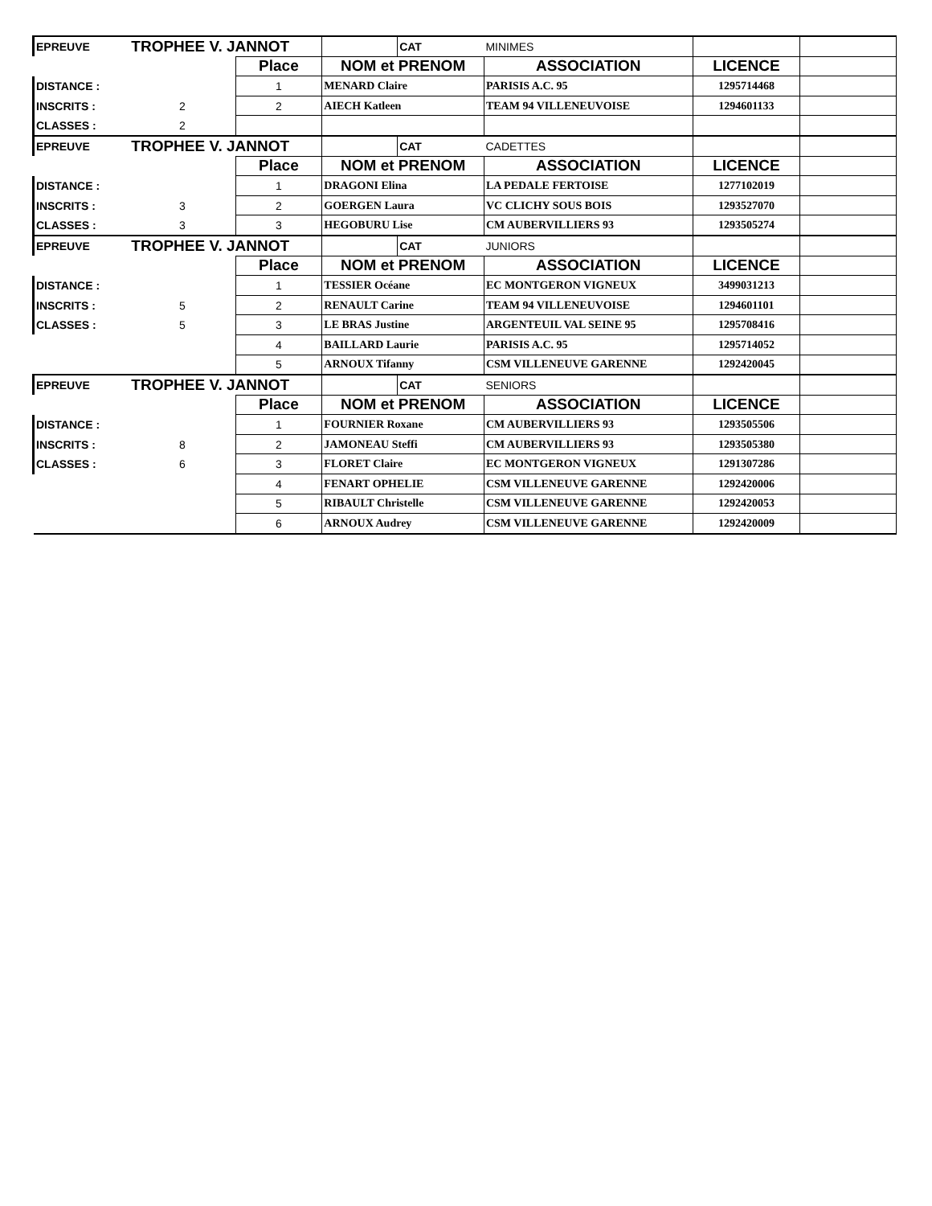| EPREUVE | TROPHEE V. JANNOT | | | CAT | MINIMES | | |
| | | Place | NOM et PRENOM | | ASSOCIATION | LICENCE | |
| DISTANCE : | | 1 | MENARD Claire | | PARISIS A.C. 95 | 1295714468 | |
| INSCRITS : | 2 | 2 | AIECH Katleen | | TEAM 94 VILLENEUVOISE | 1294601133 | |
| CLASSES : | 2 | | | | | | |
| EPREUVE | TROPHEE V. JANNOT | | | CAT | CADETTES | | |
| | | Place | NOM et PRENOM | | ASSOCIATION | LICENCE | |
| DISTANCE : | | 1 | DRAGONI Elina | | LA PEDALE FERTOISE | 1277102019 | |
| INSCRITS : | 3 | 2 | GOERGEN Laura | | VC CLICHY SOUS BOIS | 1293527070 | |
| CLASSES : | 3 | 3 | HEGOBURU Lise | | CM AUBERVILLIERS 93 | 1293505274 | |
| EPREUVE | TROPHEE V. JANNOT | | | CAT | JUNIORS | | |
| | | Place | NOM et PRENOM | | ASSOCIATION | LICENCE | |
| DISTANCE : | | 1 | TESSIER Océane | | EC MONTGERON VIGNEUX | 3499031213 | |
| INSCRITS : | 5 | 2 | RENAULT Carine | | TEAM 94 VILLENEUVOISE | 1294601101 | |
| CLASSES : | 5 | 3 | LE BRAS Justine | | ARGENTEUIL VAL SEINE 95 | 1295708416 | |
| | | 4 | BAILLARD Laurie | | PARISIS A.C. 95 | 1295714052 | |
| | | 5 | ARNOUX Tifanny | | CSM VILLENEUVE GARENNE | 1292420045 | |
| EPREUVE | TROPHEE V. JANNOT | | | CAT | SENIORS | | |
| | | Place | NOM et PRENOM | | ASSOCIATION | LICENCE | |
| DISTANCE : | | 1 | FOURNIER Roxane | | CM AUBERVILLIERS 93 | 1293505506 | |
| INSCRITS : | 8 | 2 | JAMONEAU Steffi | | CM AUBERVILLIERS 93 | 1293505380 | |
| CLASSES : | 6 | 3 | FLORET Claire | | EC MONTGERON VIGNEUX | 1291307286 | |
| | | 4 | FENART OPHELIE | | CSM VILLENEUVE GARENNE | 1292420006 | |
| | | 5 | RIBAULT Christelle | | CSM VILLENEUVE GARENNE | 1292420053 | |
| | | 6 | ARNOUX Audrey | | CSM VILLENEUVE GARENNE | 1292420009 | |